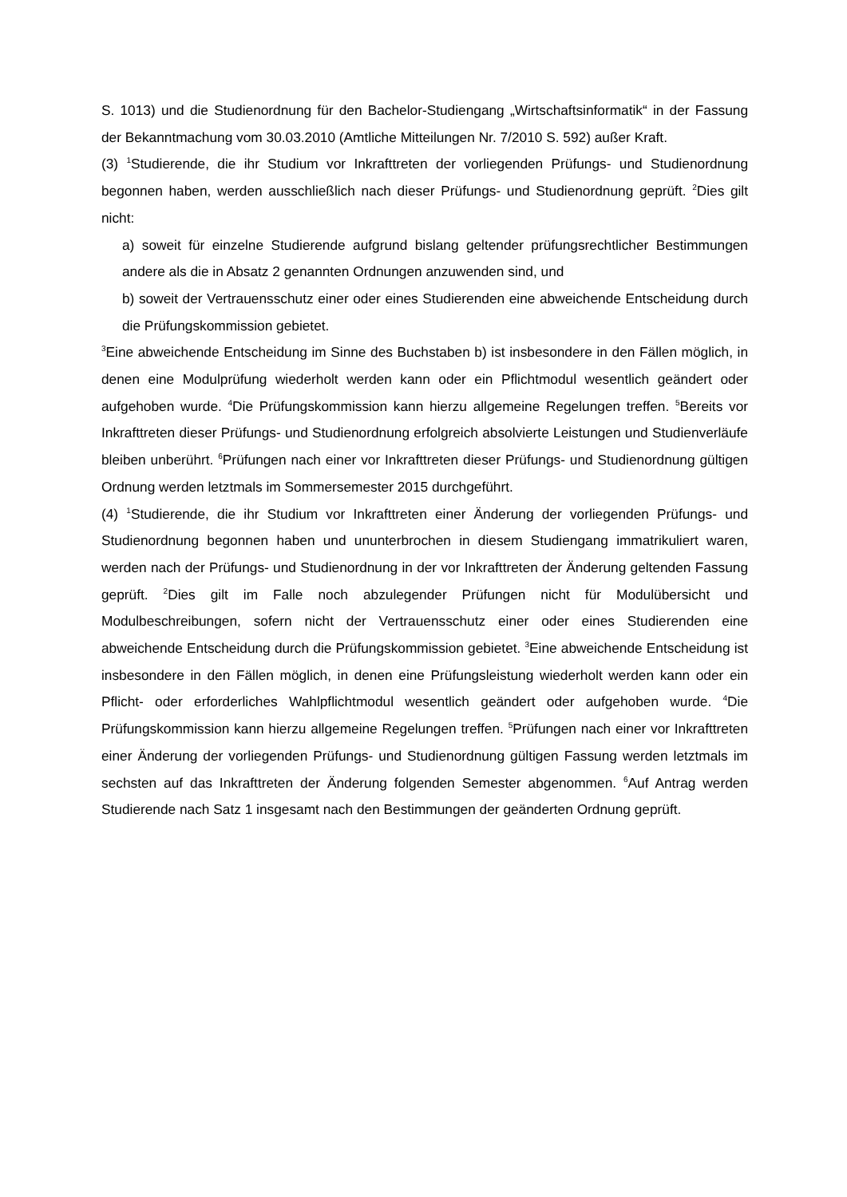S. 1013) und die Studienordnung für den Bachelor-Studiengang „Wirtschaftsinformatik“ in der Fassung der Bekanntmachung vom 30.03.2010 (Amtliche Mitteilungen Nr. 7/2010 S. 592) außer Kraft.
(3) <sup>1</sup>Studierende, die ihr Studium vor Inkrafttreten der vorliegenden Prüfungs- und Studienordnung begonnen haben, werden ausschließlich nach dieser Prüfungs- und Studienordnung geprüft. <sup>2</sup>Dies gilt nicht:
a) soweit für einzelne Studierende aufgrund bislang geltender prüfungsrechtlicher Bestimmungen andere als die in Absatz 2 genannten Ordnungen anzuwenden sind, und
b) soweit der Vertrauensschutz einer oder eines Studierenden eine abweichende Entscheidung durch die Prüfungskommission gebietet.
<sup>3</sup> Eine abweichende Entscheidung im Sinne des Buchstaben b) ist insbesondere in den Fällen möglich, in denen eine Modulprüfung wiederholt werden kann oder ein Pflichtmodul wesentlich geändert oder aufgehoben wurde. <sup>4</sup>Die Prüfungskommission kann hierzu allgemeine Regelungen treffen. <sup>5</sup>Bereits vor Inkrafttreten dieser Prüfungs- und Studienordnung erfolgreich absolvierte Leistungen und Studienverläufe bleiben unberührt. <sup>6</sup>Prüfungen nach einer vor Inkrafttreten dieser Prüfungs- und Studienordnung gültigen Ordnung werden letztmals im Sommersemester 2015 durchgeführt.
(4) <sup>1</sup>Studierende, die ihr Studium vor Inkrafttreten einer Änderung der vorliegenden Prüfungs- und Studienordnung begonnen haben und ununterbrochen in diesem Studiengang immatrikuliert waren, werden nach der Prüfungs- und Studienordnung in der vor Inkrafttreten der Änderung geltenden Fassung geprüft. <sup>2</sup>Dies gilt im Falle noch abzulegender Prüfungen nicht für Modulübersicht und Modulbeschreibungen, sofern nicht der Vertrauensschutz einer oder eines Studierenden eine abweichende Entscheidung durch die Prüfungskommission gebietet. <sup>3</sup>Eine abweichende Entscheidung ist insbesondere in den Fällen möglich, in denen eine Prüfungsleistung wiederholt werden kann oder ein Pflicht- oder erforderliches Wahlpflichtmodul wesentlich geändert oder aufgehoben wurde. <sup>4</sup>Die Prüfungskommission kann hierzu allgemeine Regelungen treffen. <sup>5</sup>Prüfungen nach einer vor Inkrafttreten einer Änderung der vorliegenden Prüfungs- und Studienordnung gültigen Fassung werden letztmals im sechsten auf das Inkrafttreten der Änderung folgenden Semester abgenommen. <sup>6</sup>Auf Antrag werden Studierende nach Satz 1 insgesamt nach den Bestimmungen der geänderten Ordnung geprüft.